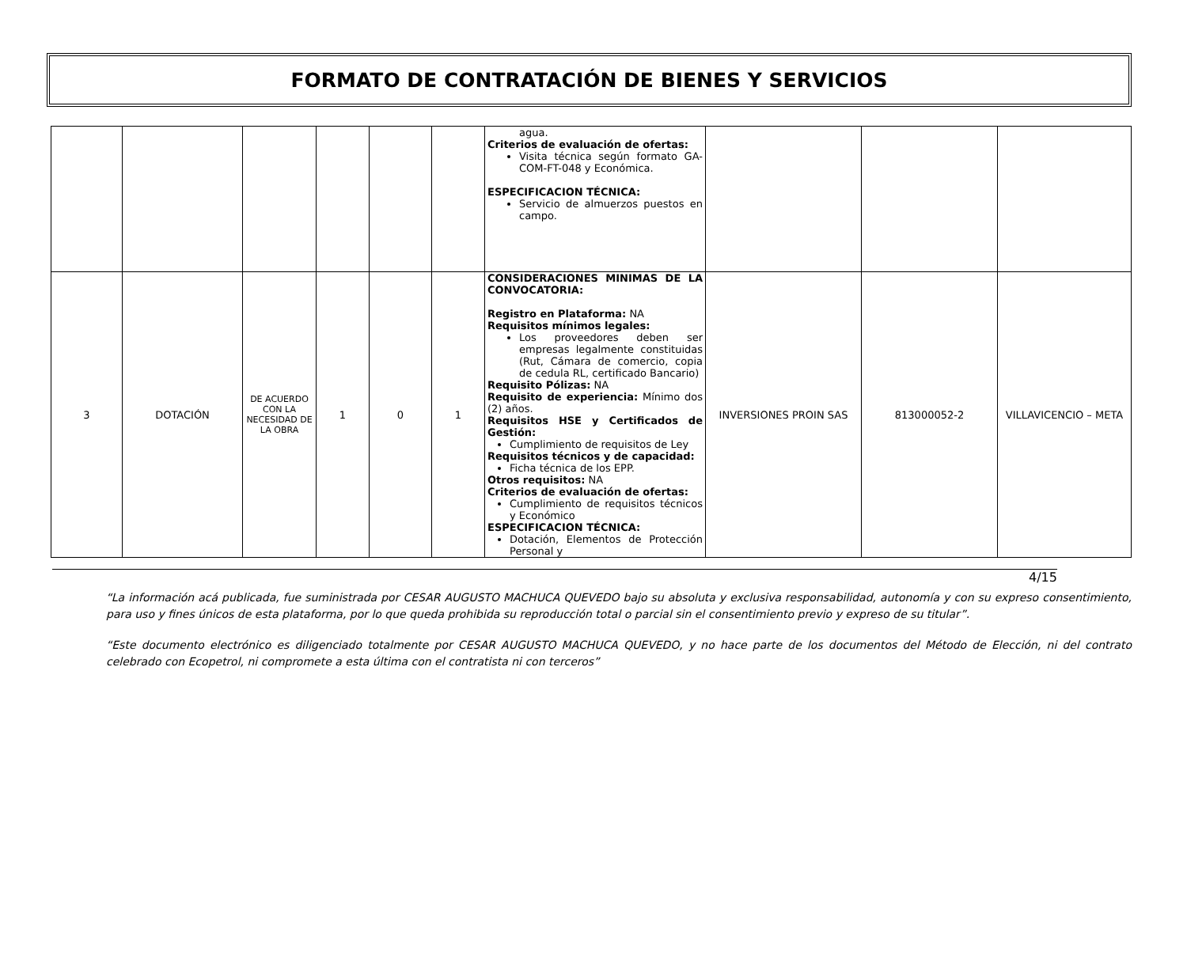FORMATO DE CONTRATACIÓN DE BIENES Y SERVICIOS
| | | | | | | agua. Criterios de evaluación de ofertas: Visita técnica según formato GA-COM-FT-048 y Económica. ESPECIFICACION TÉCNICA: Servicio de almuerzos puestos en campo. | | | |
| 3 | DOTACIÓN | DE ACUERDO CON LA NECESIDAD DE LA OBRA | 1 | 0 | 1 | CONSIDERACIONES MINIMAS DE LA CONVOCATORIA: Registro en Plataforma: NA Requisitos mínimos legales: Los proveedores deben ser empresas legalmente constituidas (Rut, Cámara de comercio, copia de cedula RL, certificado Bancario) Requisito Pólizas: NA Requisito de experiencia: Mínimo dos (2) años. Requisitos HSE y Certificados de Gestión: Cumplimiento de requisitos de Ley Requisitos técnicos y de capacidad: Ficha técnica de los EPP. Otros requisitos: NA Criterios de evaluación de ofertas: Cumplimiento de requisitos técnicos y Económico ESPECIFICACION TÉCNICA: Dotación, Elementos de Protección Personal y | INVERSIONES PROIN SAS | 813000052-2 | VILLAVICENCIO – META |
4/15
“La información acá publicada, fue suministrada por CESAR AUGUSTO MACHUCA QUEVEDO bajo su absoluta y exclusiva responsabilidad, autonomía y con su expreso consentimiento, para uso y fines únicos de esta plataforma, por lo que queda prohibida su reproducción total o parcial sin el consentimiento previo y expreso de su titular”.
“Este documento electrónico es diligenciado totalmente por CESAR AUGUSTO MACHUCA QUEVEDO, y no hace parte de los documentos del Método de Elección, ni del contrato celebrado con Ecopetrol, ni compromete a esta última con el contratista ni con terceros”